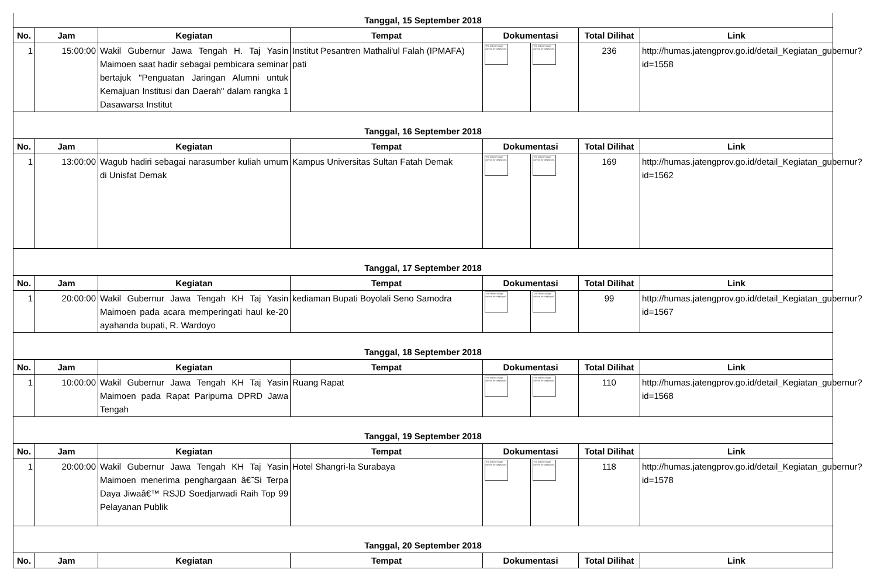| Tanggal, 15 September 2018 | | | | | | | |
| No. | Jam | Kegiatan | Tempat | Dokumentasi | | Total Dilihat | Link |
| 1 | 15:00:00 | Wakil Gubernur Jawa Tengah H. Taj Yasin Maimoen saat hadir sebagai pembicara seminar bertajuk "Penguatan Jaringan Alumni untuk Kemajuan Institusi dan Daerah" dalam rangka 1 Dasawarsa Institut | Institut Pesantren Mathali'ul Falah (IPMAFA) pati | The linked image cannot be displayed. | The linked image cannot be displayed. | 236 | http://humas.jatengprov.go.id/detail_Kegiatan_gubernur?id=1558 |
| Tanggal, 16 September 2018 | | | | | | | |
| No. | Jam | Kegiatan | Tempat | Dokumentasi | | Total Dilihat | Link |
| 1 | 13:00:00 | Wagub hadiri sebagai narasumber kuliah umum di Unisfat Demak | Kampus Universitas Sultan Fatah Demak | The linked image cannot be displayed. | The linked image cannot be displayed. | 169 | http://humas.jatengprov.go.id/detail_Kegiatan_gubernur?id=1562 |
| Tanggal, 17 September 2018 | | | | | | | |
| No. | Jam | Kegiatan | Tempat | Dokumentasi | | Total Dilihat | Link |
| 1 | 20:00:00 | Wakil Gubernur Jawa Tengah KH Taj Yasin Maimoen pada acara memperingati haul ke-20 ayahanda bupati, R. Wardoyo | kediaman Bupati Boyolali Seno Samodra | The linked image cannot be displayed. | The linked image cannot be displayed. | 99 | http://humas.jatengprov.go.id/detail_Kegiatan_gubernur?id=1567 |
| Tanggal, 18 September 2018 | | | | | | | |
| No. | Jam | Kegiatan | Tempat | Dokumentasi | | Total Dilihat | Link |
| 1 | 10:00:00 | Wakil Gubernur Jawa Tengah KH Taj Yasin Maimoen pada Rapat Paripurna DPRD Jawa Tengah | Ruang Rapat | The linked image cannot be displayed. | The linked image cannot be displayed. | 110 | http://humas.jatengprov.go.id/detail_Kegiatan_gubernur?id=1568 |
| Tanggal, 19 September 2018 | | | | | | | |
| No. | Jam | Kegiatan | Tempat | Dokumentasi | | Total Dilihat | Link |
| 1 | 20:00:00 | Wakil Gubernur Jawa Tengah KH Taj Yasin Maimoen menerima penghargaan â€˜Si Terpa Daya Jiwaâ€™ RSJD Soedjarwadi Raih Top 99 Pelayanan Publik | Hotel Shangri-la Surabaya | The linked image cannot be displayed. | The linked image cannot be displayed. | 118 | http://humas.jatengprov.go.id/detail_Kegiatan_gubernur?id=1578 |
| Tanggal, 20 September 2018 | | | | | | | |
| No. | Jam | Kegiatan | Tempat | Dokumentasi | | Total Dilihat | Link |